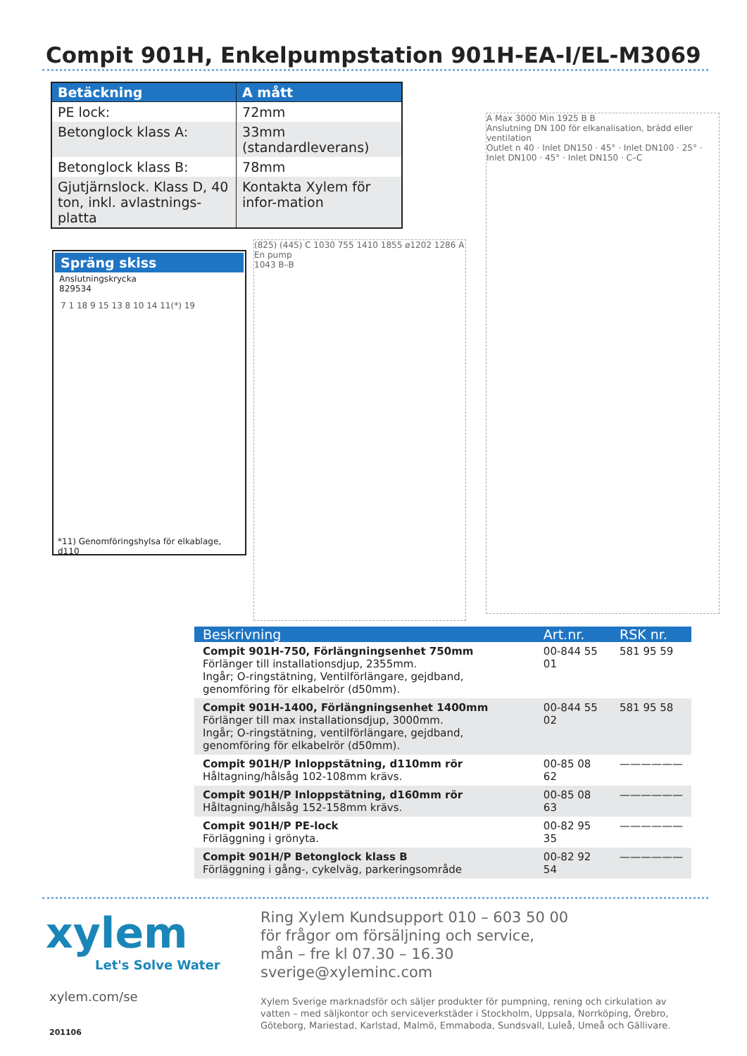Compit 901H, Enkelpumpstation 901H-EA-I/EL-M3069
| Betäckning | A mått |
| --- | --- |
| PE lock: | 72mm |
| Betonglock klass A: | 33mm (standardleverans) |
| Betonglock klass B: | 78mm |
| Gjutjärnslock. Klass D, 40 ton, inkl. avlastnings-platta | Kontakta Xylem för infor-mation |
Spräng skiss
Anslutningskrycka
829534
7 1 18 9 15 13 8 10 14 11(*) 19
*11) Genomföringshylsa för elkablage, d110
(825) (445) C 1030 755 1410 1855 ø1202 1286 A
En pump
1043 B–B
A Max 3000 Min 1925 B B
Anslutning DN 100 för elkanalisation, brädd eller ventilation
Outlet n 40 · Inlet DN150 · 45° · Inlet DN100 · 25° · Inlet DN100 · 45° · Inlet DN150 · C–C
| Beskrivning | Art.nr. | RSK nr. |
| --- | --- | --- |
| Compit 901H-750, Förlängningsenhet 750mm Förlänger till installationsdjup, 2355mm. Ingår; O-ringstätning, Ventilförlängare, gejdband, genomföring för elkabelrör (d50mm). | 00-844 55 01 | 581 95 59 |
| Compit 901H-1400, Förlängningsenhet 1400mm Förlänger till max installationsdjup, 3000mm. Ingår; O-ringstätning, ventilförlängare, gejdband, genomföring för elkabelrör (d50mm). | 00-844 55 02 | 581 95 58 |
| Compit 901H/P Inloppstätning, d110mm rör Håltagning/hålsåg 102-108mm krävs. | 00-85 08 62 | —————— |
| Compit 901H/P Inloppstätning, d160mm rör Håltagning/hålsåg 152-158mm krävs. | 00-85 08 63 | —————— |
| Compit 901H/P PE-lock Förläggning i grönyta. | 00-82 95 35 | —————— |
| Compit 901H/P Betonglock klass B Förläggning i gång-, cykelväg, parkeringsområde | 00-82 92 54 | —————— |
xylem
Let's Solve Water
xylem.com/se
201106
Ring Xylem Kundsupport 010 – 603 50 00
för frågor om försäljning och service,
mån – fre kl 07.30 – 16.30
sverige@xyleminc.com
Xylem Sverige marknadsför och säljer produkter för pumpning, rening och cirkulation av vatten – med säljkontor och serviceverkstäder i Stockholm, Uppsala, Norrköping, Örebro, Göteborg, Mariestad, Karlstad, Malmö, Emmaboda, Sundsvall, Luleå, Umeå och Gällivare.